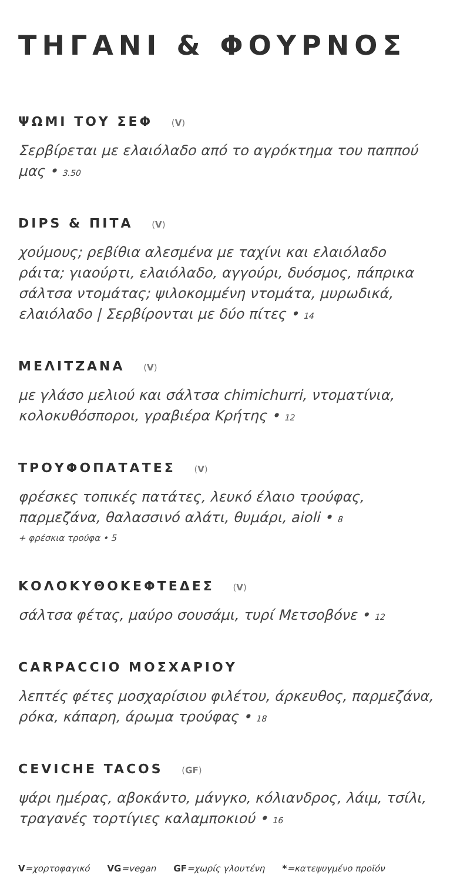ΤΗΓΑΝΙ & ΦΟΥΡΝΟΣ
ΨΩΜΙ ΤΟΥ ΣΕΦ (V)
Σερβίρεται με ελαιόλαδο από το αγρόκτημα του παππού μας • 3.50
DIPS & ΠΙΤΑ (V)
χούμους; ρεβίθια αλεσμένα με ταχίνι και ελαιόλαδο
ράιτα; γιαούρτι, ελαιόλαδο, αγγούρι, δυόσμος, πάπρικα
σάλτσα ντομάτας; ψιλοκομμένη ντομάτα, μυρωδικά, ελαιόλαδο | Σερβίρονται με δύο πίτες • 14
ΜΕΛΙΤΖΑΝΑ (V)
με γλάσο μελιού και σάλτσα chimichurri, ντοματίνια, κολοκυθόσποροι, γραβιέρα Κρήτης • 12
ΤΡΟΥΦΟΠΑΤΑΤΕΣ (V)
φρέσκες τοπικές πατάτες, λευκό έλαιο τρούφας, παρμεζάνα, θαλασσινό αλάτι, θυμάρι, aioli • 8
+ φρέσκια τρούφα • 5
ΚΟΛΟΚΥΘΟΚΕΦΤΕΔΕΣ (V)
σάλτσα φέτας, μαύρο σουσάμι, τυρί Μετσοβόνε • 12
CARPACCIO ΜΟΣΧΑΡΙΟΥ
λεπτές φέτες μοσχαρίσιου φιλέτου, άρκευθος, παρμεζάνα, ρόκα, κάπαρη, άρωμα τρούφας • 18
CEVICHE TACOS (GF)
ψάρι ημέρας, αβοκάντο, μάνγκο, κόλιανδρος, λάιμ, τσίλι, τραγανές τορτίγιες καλαμποκιού • 16
V=χορτοφαγικό VG=vegan GF=χωρίς γλουτένη *=κατεψυγμένο προϊόν